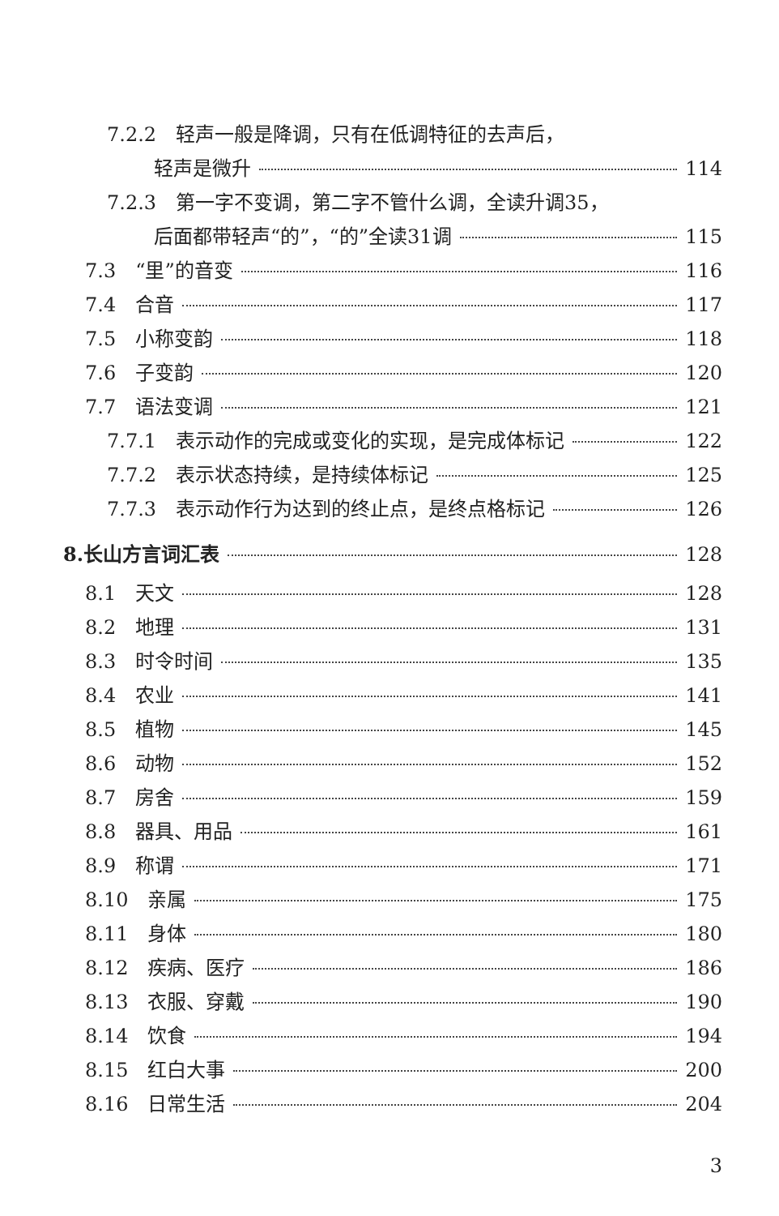7.2.2　轻声一般是降调，只有在低调特征的去声后，
轻声是微升 114
7.2.3　第一字不变调，第二字不管什么调，全读升调35，
后面都带轻声“的”，“的”全读31调 115
7.3　“里”的音变 116
7.4　合音 117
7.5　小称变韵 118
7.6　子变韵 120
7.7　语法变调 121
7.7.1　表示动作的完成或变化的实现，是完成体标记 122
7.7.2　表示状态持续，是持续体标记 125
7.7.3　表示动作行为达到的终止点，是终点格标记 126
8.长山方言词汇表 128
8.1　天文 128
8.2　地理 131
8.3　时令时间 135
8.4　农业 141
8.5　植物 145
8.6　动物 152
8.7　房舍 159
8.8　器具、用品 161
8.9　称谓 171
8.10　亲属 175
8.11　身体 180
8.12　疾病、医疗 186
8.13　衣服、穿戴 190
8.14　饮食 194
8.15　红白大事 200
8.16　日常生活 204
3